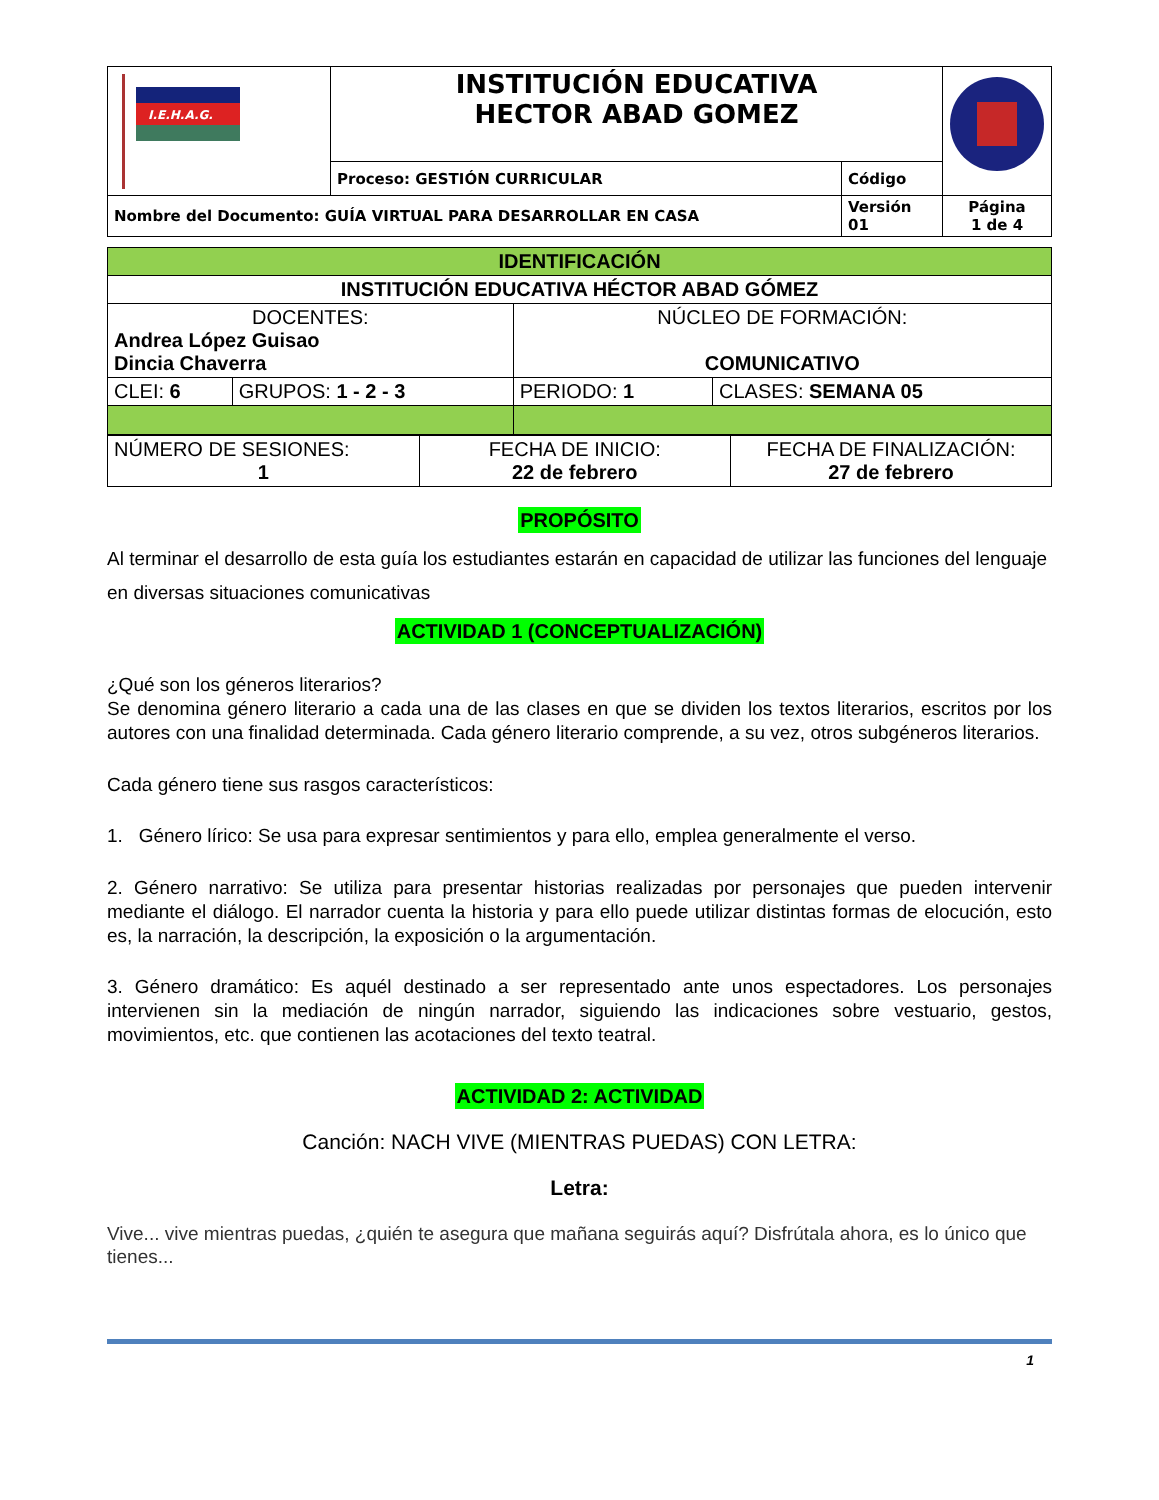| I.E.H.A.G. | INSTITUCIÓN EDUCATIVA HECTOR ABAD GOMEZ | | |
| | Proceso: GESTIÓN CURRICULAR | Código | |
| Nombre del Documento: GUÍA VIRTUAL PARA DESARROLLAR EN CASA | | Versión 01 | Página 1 de 4 |
| IDENTIFICACIÓN | | | |
| INSTITUCIÓN EDUCATIVA HÉCTOR ABAD GÓMEZ | | | |
| DOCENTES: Andrea López Guisao Dincia Chaverra | | NÚCLEO DE FORMACIÓN: COMUNICATIVO | |
| CLEI: 6 | GRUPOS: 1 - 2 - 3 | PERIODO: 1 | CLASES: SEMANA 05 |
| NÚMERO DE SESIONES: 1 | FECHA DE INICIO: 22 de febrero | FECHA DE FINALIZACIÓN: 27 de febrero |
PROPÓSITO
Al terminar el desarrollo de esta guía los estudiantes estarán en capacidad de utilizar las funciones del lenguaje en diversas situaciones comunicativas
ACTIVIDAD 1 (CONCEPTUALIZACIÓN)
¿Qué son los géneros literarios?
Se denomina género literario a cada una de las clases en que se dividen los textos literarios, escritos por los autores con una finalidad determinada. Cada género literario comprende, a su vez, otros subgéneros literarios.
Cada género tiene sus rasgos característicos:
1. Género lírico: Se usa para expresar sentimientos y para ello, emplea generalmente el verso.
2. Género narrativo: Se utiliza para presentar historias realizadas por personajes que pueden intervenir mediante el diálogo. El narrador cuenta la historia y para ello puede utilizar distintas formas de elocución, esto es, la narración, la descripción, la exposición o la argumentación.
3. Género dramático: Es aquél destinado a ser representado ante unos espectadores. Los personajes intervienen sin la mediación de ningún narrador, siguiendo las indicaciones sobre vestuario, gestos, movimientos, etc. que contienen las acotaciones del texto teatral.
ACTIVIDAD 2: ACTIVIDAD
Canción: NACH VIVE (MIENTRAS PUEDAS) CON LETRA:
Letra:
Vive... vive mientras puedas, ¿quién te asegura que mañana seguirás aquí? Disfrútala ahora, es lo único que tienes...
1